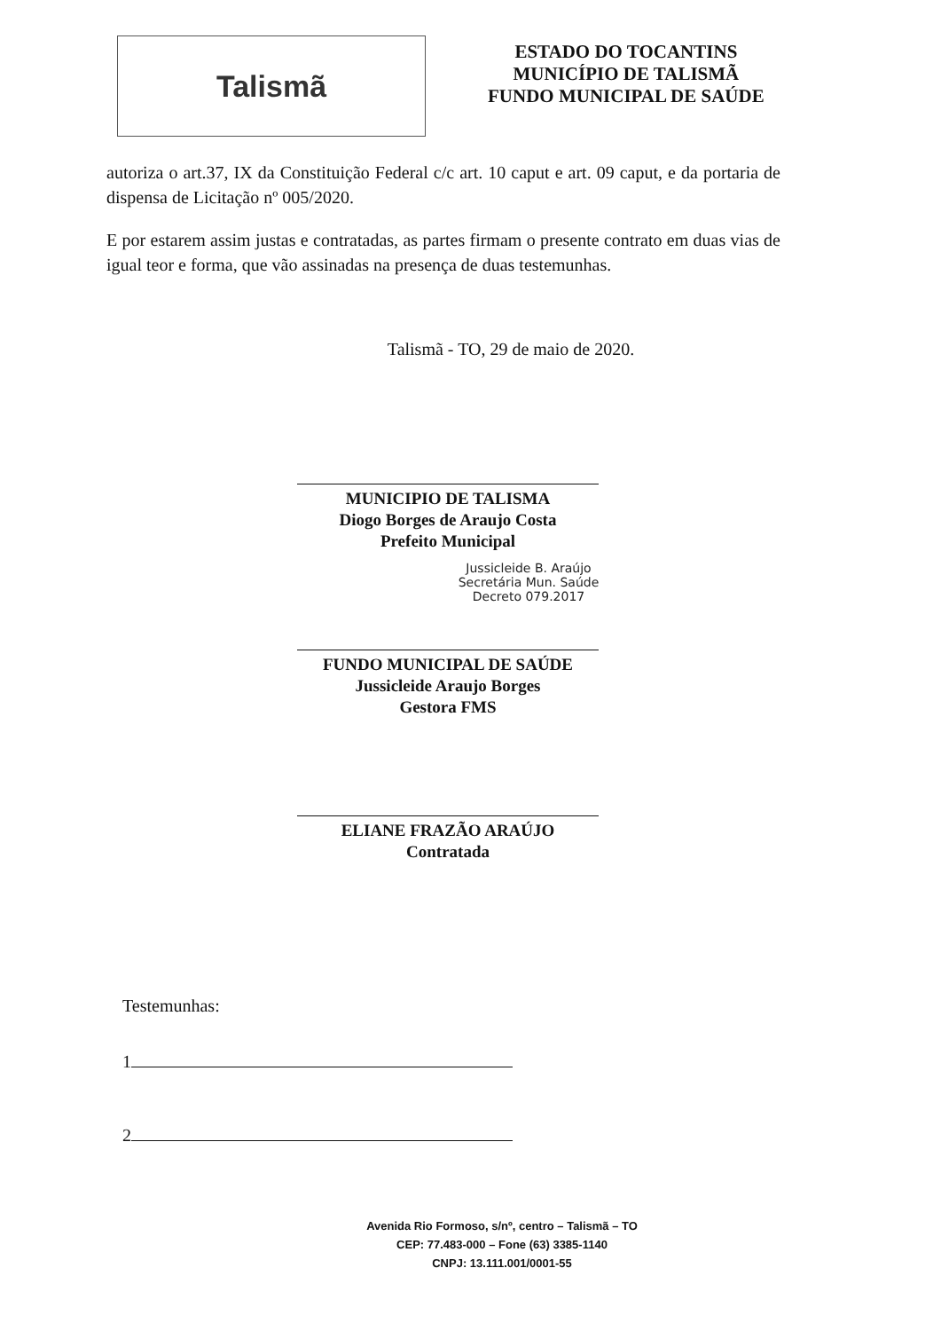Talismã
ESTADO DO TOCANTINS
MUNICÍPIO DE TALISMÃ
FUNDO MUNICIPAL DE SAÚDE
autoriza o art.37, IX da Constituição Federal c/c art. 10 caput e art. 09 caput, e da portaria de dispensa de Licitação nº 005/2020.
E por estarem assim justas e contratadas, as partes firmam o presente contrato em duas vias de igual teor e forma, que vão assinadas na presença de duas testemunhas.
Talismã - TO, 29 de maio de 2020.
MUNICIPIO DE TALISMA
Diogo Borges de Araujo Costa
Prefeito Municipal
Jussicleide B. Araújo
Secretária Mun. Saúde
Decreto 079.2017
FUNDO MUNICIPAL DE SAÚDE
Jussicleide Araujo Borges
Gestora FMS
ELIANE FRAZÃO ARAÚJO
Contratada
Testemunhas:
1
2
Avenida Rio Formoso, s/nº, centro – Talismã – TO
CEP: 77.483-000 – Fone (63) 3385-1140
CNPJ: 13.111.001/0001-55